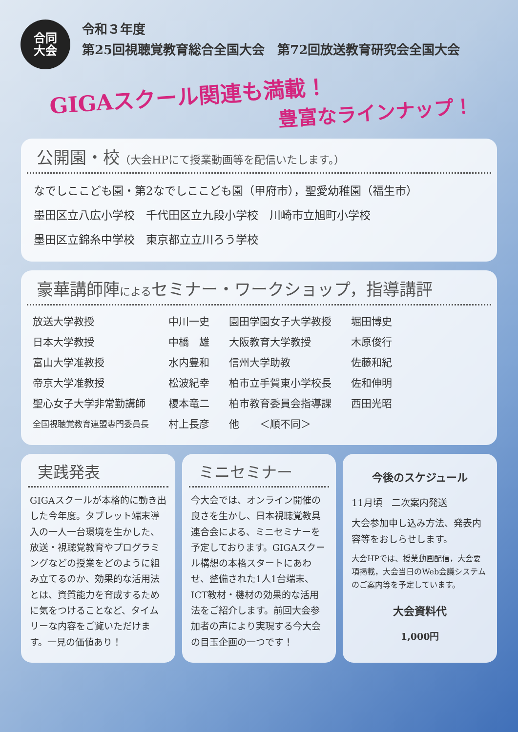合同
大会
令和３年度
第25回視聴覚教育総合全国大会　第72回放送教育研究会全国大会
GIGAスクール関連も満載！
豊富なラインナップ！
公開園・校（大会HPにて授業動画等を配信いたします。）
なでしここども園・第2なでしここども園（甲府市），聖愛幼稚園（福生市）
墨田区立八広小学校　千代田区立九段小学校　川崎市立旭町小学校
墨田区立錦糸中学校　東京都立立川ろう学校
豪華講師陣によるセミナー・ワークショップ，指導講評
| 放送大学教授 | 中川一史 | 園田学園女子大学教授 | 堀田博史 |
| 日本大学教授 | 中橋 雄 | 大阪教育大学教授 | 木原俊行 |
| 富山大学准教授 | 水内豊和 | 信州大学助教 | 佐藤和紀 |
| 帝京大学准教授 | 松波紀幸 | 柏市立手賀東小学校長 | 佐和伸明 |
| 聖心女子大学非常勤講師 | 榎本竜二 | 柏市教育委員会指導課 | 西田光昭 |
| 全国視聴覚教育連盟専門委員長 | 村上長彦 | 他 ＜順不同＞ | |
実践発表
GIGAスクールが本格的に動き出した今年度。タブレット端末導入の一人一台環境を生かした、放送・視聴覚教育やプログラミングなどの授業をどのように組み立てるのか、効果的な活用法とは、資質能力を育成するために気をつけることなど、タイムリーな内容をご覧いただけます。一見の価値あり！
ミニセミナー
今大会では、オンライン開催の良さを生かし、日本視聴覚教具連合会による、ミニセミナーを予定しております。GIGAスクール構想の本格スタートにあわせ、整備された1人1台端末、ICT教材・機材の効果的な活用法をご紹介します。前回大会参加者の声により実現する今大会の目玉企画の一つです！
今後のスケジュール
11月頃　二次案内発送
大会参加申し込み方法、発表内容等をおしらせします。
大会HPでは、授業動画配信，大会要項掲載，大会当日のWeb会議システムのご案内等を予定しています。
大会資料代
1,000円